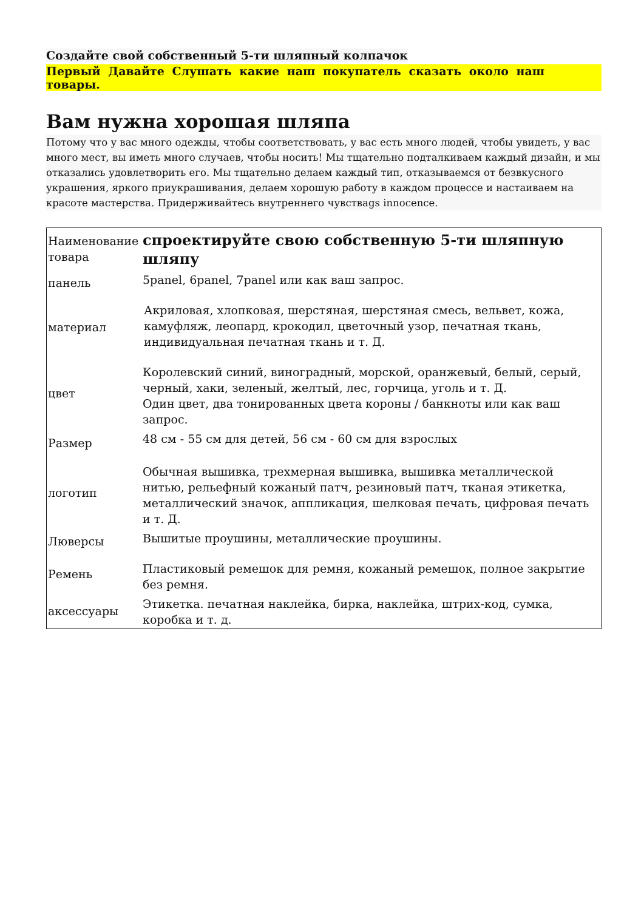Создайте свой собственный 5-ти шляпный колпачок
Первый Давайте Слушать какие наш покупатель сказать около наш товары.
Вам нужна хорошая шляпа
Потому что у вас много одежды, чтобы соответствовать, у вас есть много людей, чтобы увидеть, у вас много мест, вы иметь много случаев, чтобы носить! Мы тщательно подталкиваем каждый дизайн, и мы отказались удовлетворить его. Мы тщательно делаем каждый тип, отказываемся от безвкусного украшения, яркого приукрашивания, делаем хорошую работу в каждом процессе и настаиваем на красоте мастерства. Придерживайтесь внутреннего чувстваgs innocence.
| Наименование товара | спроектируйте свою собственную 5-ти шляпную шляпу |
| панель | 5panel, 6panel, 7panel или как ваш запрос. |
| материал | Акриловая, хлопковая, шерстяная, шерстяная смесь, вельвет, кожа, камуфляж, леопард, крокодил, цветочный узор, печатная ткань, индивидуальная печатная ткань и т. Д. |
| цвет | Королевский синий, виноградный, морской, оранжевый, белый, серый, черный, хаки, зеленый, желтый, лес, горчица, уголь и т. Д. Один цвет, два тонированных цвета короны / банкноты или как ваш запрос. |
| Размер | 48 см - 55 см для детей, 56 см - 60 см для взрослых |
| логотип | Обычная вышивка, трехмерная вышивка, вышивка металлической нитью, рельефный кожаный патч, резиновый патч, тканая этикетка, металлический значок, аппликация, шелковая печать, цифровая печать и т. Д. |
| Люверсы | Вышитые проушины, металлические проушины. |
| Ремень | Пластиковый ремешок для ремня, кожаный ремешок, полное закрытие без ремня. |
| аксессуары | Этикетка. печатная наклейка, бирка, наклейка, штрих-код, сумка, коробка и т. д. |